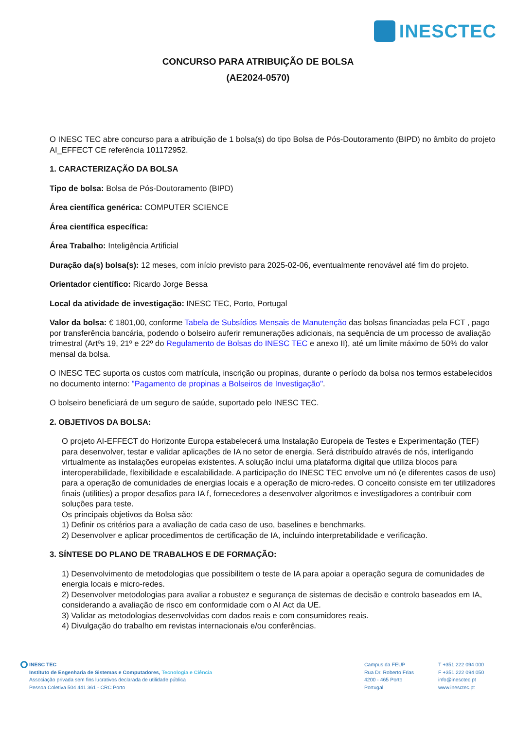INESCTEC
CONCURSO PARA ATRIBUIÇÃO DE BOLSA
(AE2024-0570)
O INESC TEC abre concurso para a atribuição de 1 bolsa(s) do tipo Bolsa de Pós-Doutoramento (BIPD) no âmbito do projeto AI_EFFECT CE referência 101172952.
1. CARACTERIZAÇÃO DA BOLSA
Tipo de bolsa: Bolsa de Pós-Doutoramento (BIPD)
Área científica genérica: COMPUTER SCIENCE
Área científica específica:
Área Trabalho: Inteligência Artificial
Duração da(s) bolsa(s): 12 meses, com início previsto para 2025-02-06, eventualmente renovável até fim do projeto.
Orientador científico: Ricardo Jorge Bessa
Local da atividade de investigação: INESC TEC, Porto, Portugal
Valor da bolsa: € 1801,00, conforme Tabela de Subsídios Mensais de Manutenção das bolsas financiadas pela FCT , pago por transferência bancária, podendo o bolseiro auferir remunerações adicionais, na sequência de um processo de avaliação trimestral (Artºs 19, 21º e 22º do Regulamento de Bolsas do INESC TEC e anexo II), até um limite máximo de 50% do valor mensal da bolsa.
O INESC TEC suporta os custos com matrícula, inscrição ou propinas, durante o período da bolsa nos termos estabelecidos no documento interno: "Pagamento de propinas a Bolseiros de Investigação".
O bolseiro beneficiará de um seguro de saúde, suportado pelo INESC TEC.
2. OBJETIVOS DA BOLSA:
O projeto AI-EFFECT do Horizonte Europa estabelecerá uma Instalação Europeia de Testes e Experimentação (TEF) para desenvolver, testar e validar aplicações de IA no setor de energia. Será distribuído através de nós, interligando virtualmente as instalações europeias existentes. A solução inclui uma plataforma digital que utiliza blocos para interoperabilidade, flexibilidade e escalabilidade. A participação do INESC TEC envolve um nó (e diferentes casos de uso) para a operação de comunidades de energias locais e a operação de micro-redes. O conceito consiste em ter utilizadores finais (utilities) a propor desafios para IA f, fornecedores a desenvolver algoritmos e investigadores a contribuir com soluções para teste.
Os principais objetivos da Bolsa são:
1) Definir os critérios para a avaliação de cada caso de uso, baselines e benchmarks.
2) Desenvolver e aplicar procedimentos de certificação de IA, incluindo interpretabilidade e verificação.
3. SÍNTESE DO PLANO DE TRABALHOS E DE FORMAÇÃO:
1) Desenvolvimento de metodologias que possibilitem o teste de IA para apoiar a operação segura de comunidades de energia locais e micro-redes.
2) Desenvolver metodologias para avaliar a robustez e segurança de sistemas de decisão e controlo baseados em IA, considerando a avaliação de risco em conformidade com o AI Act da UE.
3) Validar as metodologias desenvolvidas com dados reais e com consumidores reais.
4) Divulgação do trabalho em revistas internacionais e/ou conferências.
INESC TEC
Instituto de Engenharia de Sistemas e Computadores, Tecnologia e Ciência
Associação privada sem fins lucrativos declarada de utilidade pública
Pessoa Coletiva 504 441 361 - CRC Porto
Campus da FEUP
Rua Dr. Roberto Frias
4200 - 465 Porto
Portugal
T +351 222 094 000
F +351 222 094 050
info@inesctec.pt
www.inesctec.pt